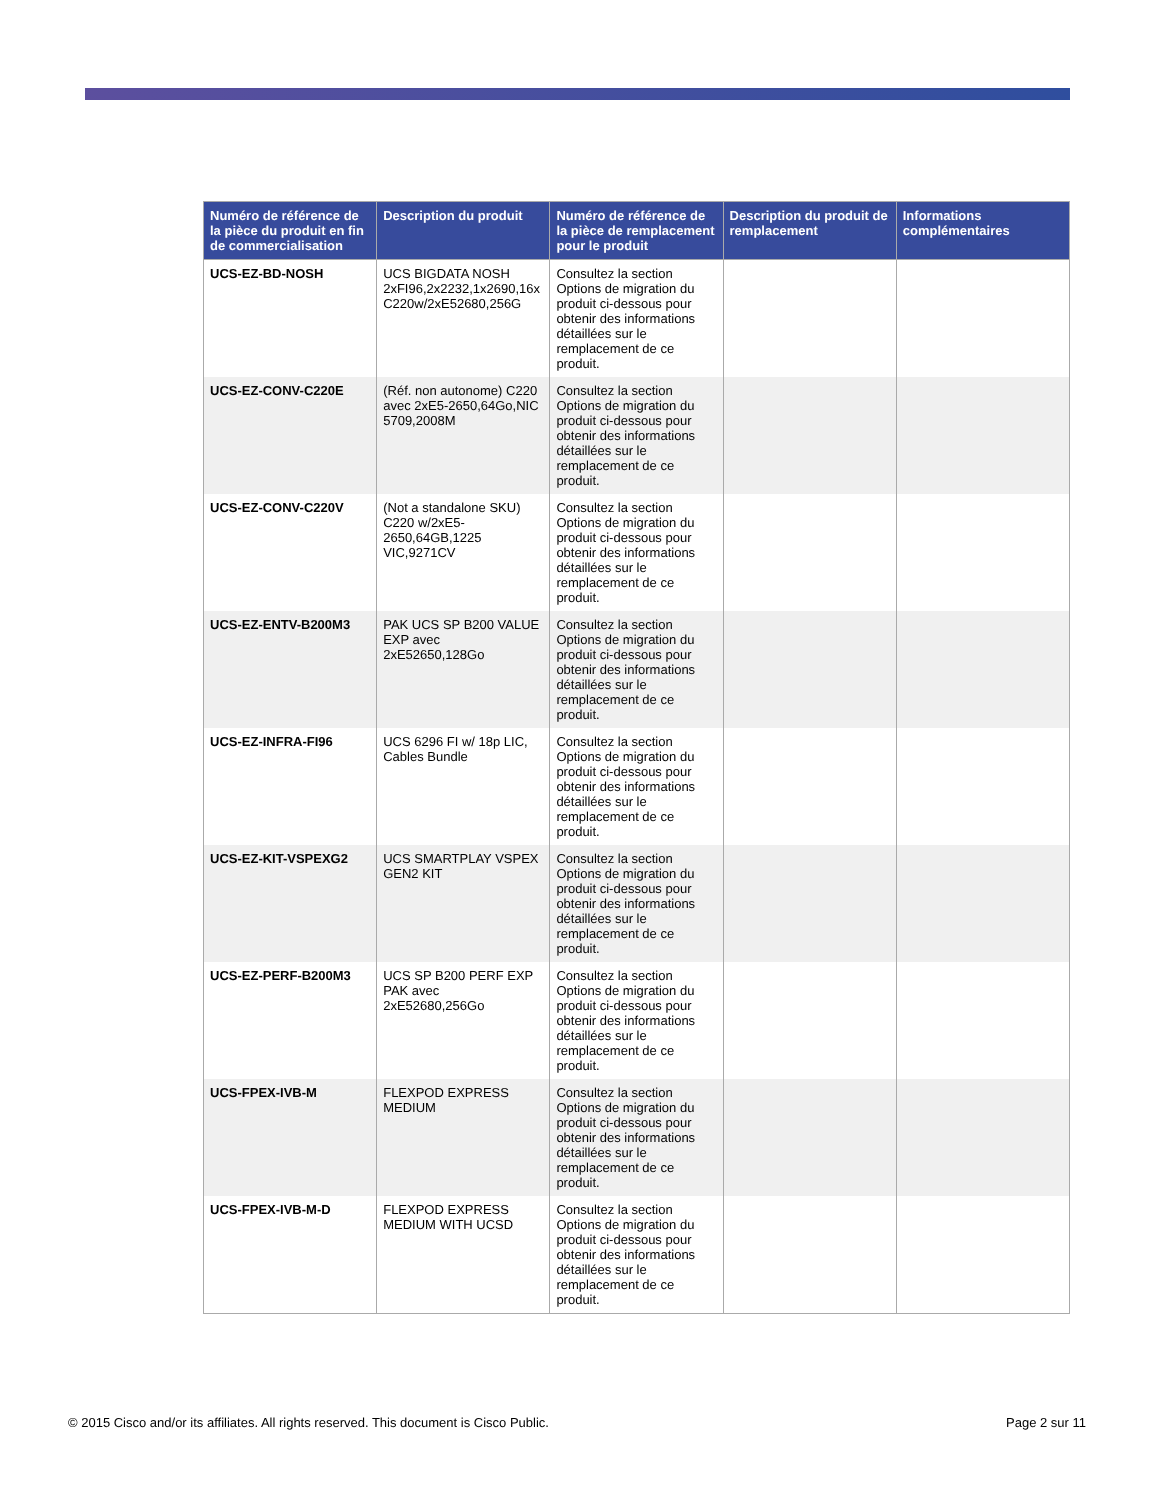| Numéro de référence de la pièce du produit en fin de commercialisation | Description du produit | Numéro de référence de la pièce de remplacement pour le produit | Description du produit de remplacement | Informations complémentaires |
| --- | --- | --- | --- | --- |
| UCS-EZ-BD-NOSH | UCS BIGDATA NOSH 2xFI96,2x2232,1x2690,16x C220w/2xE52680,256G | Consultez la section Options de migration du produit ci-dessous pour obtenir des informations détaillées sur le remplacement de ce produit. | | |
| UCS-EZ-CONV-C220E | (Réf. non autonome) C220 avec 2xE5-2650,64Go,NIC 5709,2008M | Consultez la section Options de migration du produit ci-dessous pour obtenir des informations détaillées sur le remplacement de ce produit. | | |
| UCS-EZ-CONV-C220V | (Not a standalone SKU) C220 w/2xE5-2650,64GB,1225 VIC,9271CV | Consultez la section Options de migration du produit ci-dessous pour obtenir des informations détaillées sur le remplacement de ce produit. | | |
| UCS-EZ-ENTV-B200M3 | PAK UCS SP B200 VALUE EXP avec 2xE52650,128Go | Consultez la section Options de migration du produit ci-dessous pour obtenir des informations détaillées sur le remplacement de ce produit. | | |
| UCS-EZ-INFRA-FI96 | UCS 6296 FI w/ 18p LIC, Cables Bundle | Consultez la section Options de migration du produit ci-dessous pour obtenir des informations détaillées sur le remplacement de ce produit. | | |
| UCS-EZ-KIT-VSPEXG2 | UCS SMARTPLAY VSPEX GEN2 KIT | Consultez la section Options de migration du produit ci-dessous pour obtenir des informations détaillées sur le remplacement de ce produit. | | |
| UCS-EZ-PERF-B200M3 | UCS SP B200 PERF EXP PAK avec 2xE52680,256Go | Consultez la section Options de migration du produit ci-dessous pour obtenir des informations détaillées sur le remplacement de ce produit. | | |
| UCS-FPEX-IVB-M | FLEXPOD EXPRESS MEDIUM | Consultez la section Options de migration du produit ci-dessous pour obtenir des informations détaillées sur le remplacement de ce produit. | | |
| UCS-FPEX-IVB-M-D | FLEXPOD EXPRESS MEDIUM WITH UCSD | Consultez la section Options de migration du produit ci-dessous pour obtenir des informations détaillées sur le remplacement de ce produit. | | |
© 2015 Cisco and/or its affiliates. All rights reserved. This document is Cisco Public. Page 2 sur 11